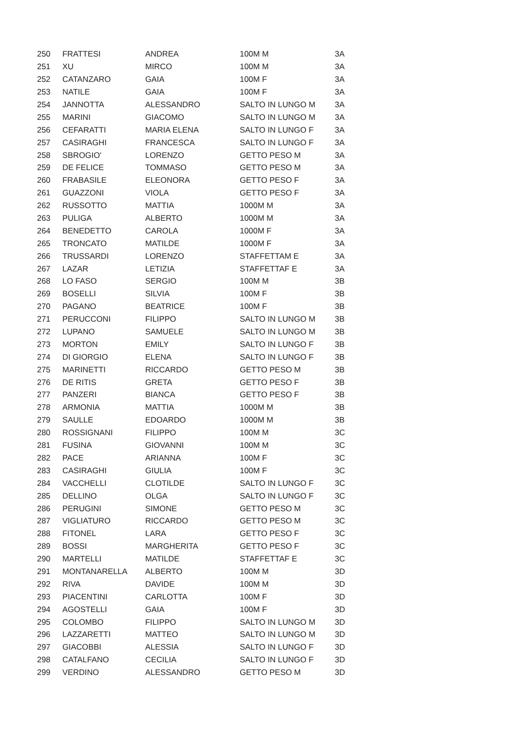| 250 | FRATTESI | ANDREA | 100M M | 3A |
| 251 | XU | MIRCO | 100M M | 3A |
| 252 | CATANZARO | GAIA | 100M F | 3A |
| 253 | NATILE | GAIA | 100M F | 3A |
| 254 | JANNOTTA | ALESSANDRO | SALTO IN LUNGO M | 3A |
| 255 | MARINI | GIACOMO | SALTO IN LUNGO M | 3A |
| 256 | CEFARATTI | MARIA ELENA | SALTO IN LUNGO F | 3A |
| 257 | CASIRAGHI | FRANCESCA | SALTO IN LUNGO F | 3A |
| 258 | SBROGIO' | LORENZO | GETTO PESO M | 3A |
| 259 | DE FELICE | TOMMASO | GETTO PESO M | 3A |
| 260 | FRABASILE | ELEONORA | GETTO PESO F | 3A |
| 261 | GUAZZONI | VIOLA | GETTO PESO F | 3A |
| 262 | RUSSOTTO | MATTIA | 1000M M | 3A |
| 263 | PULIGA | ALBERTO | 1000M M | 3A |
| 264 | BENEDETTO | CAROLA | 1000M F | 3A |
| 265 | TRONCATO | MATILDE | 1000M F | 3A |
| 266 | TRUSSARDI | LORENZO | STAFFETTAM E | 3A |
| 267 | LAZAR | LETIZIA | STAFFETTAF E | 3A |
| 268 | LO FASO | SERGIO | 100M M | 3B |
| 269 | BOSELLI | SILVIA | 100M F | 3B |
| 270 | PAGANO | BEATRICE | 100M F | 3B |
| 271 | PERUCCONI | FILIPPO | SALTO IN LUNGO M | 3B |
| 272 | LUPANO | SAMUELE | SALTO IN LUNGO M | 3B |
| 273 | MORTON | EMILY | SALTO IN LUNGO F | 3B |
| 274 | DI GIORGIO | ELENA | SALTO IN LUNGO F | 3B |
| 275 | MARINETTI | RICCARDO | GETTO PESO M | 3B |
| 276 | DE RITIS | GRETA | GETTO PESO F | 3B |
| 277 | PANZERI | BIANCA | GETTO PESO F | 3B |
| 278 | ARMONIA | MATTIA | 1000M M | 3B |
| 279 | SAULLE | EDOARDO | 1000M M | 3B |
| 280 | ROSSIGNANI | FILIPPO | 100M M | 3C |
| 281 | FUSINA | GIOVANNI | 100M M | 3C |
| 282 | PACE | ARIANNA | 100M F | 3C |
| 283 | CASIRAGHI | GIULIA | 100M F | 3C |
| 284 | VACCHELLI | CLOTILDE | SALTO IN LUNGO F | 3C |
| 285 | DELLINO | OLGA | SALTO IN LUNGO F | 3C |
| 286 | PERUGINI | SIMONE | GETTO PESO M | 3C |
| 287 | VIGLIATURO | RICCARDO | GETTO PESO M | 3C |
| 288 | FITONEL | LARA | GETTO PESO F | 3C |
| 289 | BOSSI | MARGHERITA | GETTO PESO F | 3C |
| 290 | MARTELLI | MATILDE | STAFFETTAF E | 3C |
| 291 | MONTANARELLA | ALBERTO | 100M M | 3D |
| 292 | RIVA | DAVIDE | 100M M | 3D |
| 293 | PIACENTINI | CARLOTTA | 100M F | 3D |
| 294 | AGOSTELLI | GAIA | 100M F | 3D |
| 295 | COLOMBO | FILIPPO | SALTO IN LUNGO M | 3D |
| 296 | LAZZARETTI | MATTEO | SALTO IN LUNGO M | 3D |
| 297 | GIACOBBI | ALESSIA | SALTO IN LUNGO F | 3D |
| 298 | CATALFANO | CECILIA | SALTO IN LUNGO F | 3D |
| 299 | VERDINO | ALESSANDRO | GETTO PESO M | 3D |